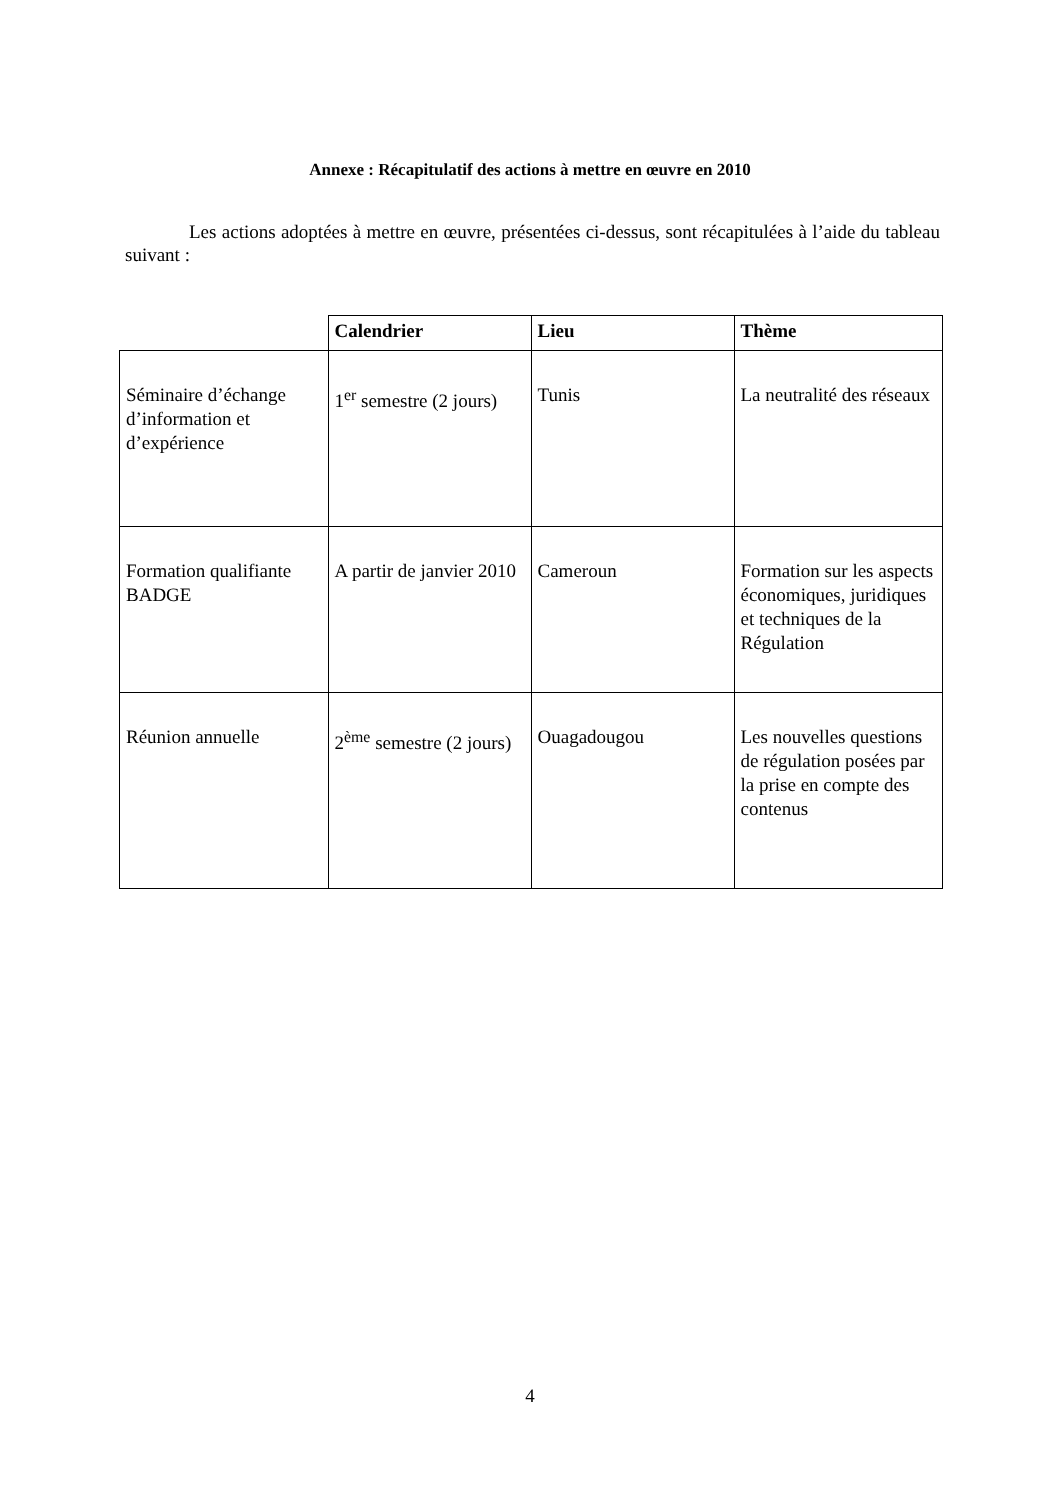Annexe : Récapitulatif des actions à mettre en œuvre en 2010
Les actions adoptées à mettre en œuvre, présentées ci-dessus, sont récapitulées à l’aide du tableau suivant :
| | Calendrier | Lieu | Thème |
| --- | --- | --- | --- |
| Séminaire d’échange d’information et d’expérience | 1<sup>er</sup> semestre (2 jours) | Tunis | La neutralité des réseaux |
| Formation qualifiante BADGE | A partir de janvier 2010 | Cameroun | Formation sur les aspects économiques, juridiques et techniques de la Régulation |
| Réunion annuelle | 2<sup>ème</sup> semestre (2 jours) | Ouagadougou | Les nouvelles questions de régulation posées par la prise en compte des contenus |
4